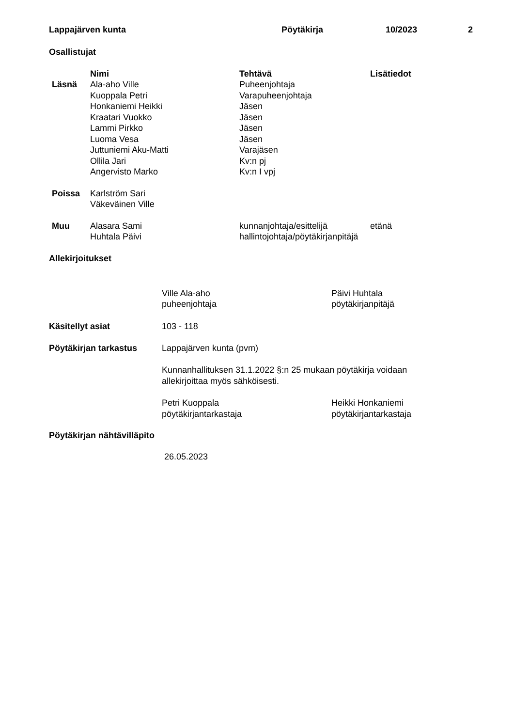| Lappajärven kunta | Pöytäkirja | 10/2023 | 2 |
Osallistujat
| | Nimi | Tehtävä | Lisätiedot |
| --- | --- | --- | --- |
| Läsnä | Ala-aho Ville | Puheenjohtaja | |
| | Kuoppala Petri | Varapuheenjohtaja | |
| | Honkaniemi Heikki | Jäsen | |
| | Kraatari Vuokko | Jäsen | |
| | Lammi Pirkko | Jäsen | |
| | Luoma Vesa | Jäsen | |
| | Juttuniemi Aku-Matti | Varajäsen | |
| | Ollila Jari | Kv:n pj | |
| | Angervisto Marko | Kv:n I vpj | |
| Poissa | Karlström Sari | | |
| | Väkeväinen Ville | | |
| Muu | Alasara Sami | kunnanjohtaja/esittelijä | etänä |
| | Huhtala Päivi | hallintojohtaja/pöytäkirjanpitäjä | |
Allekirjoitukset
| | Ville Ala-aho puheenjohtaja | Päivi Huhtala pöytäkirjanpitäjä |
| Käsitellyt asiat | 103 - 118 | |
| Pöytäkirjan tarkastus | Lappajärven kunta (pvm) Kunnanhallituksen 31.1.2022 §:n 25 mukaan pöytäkirja voidaan allekirjoittaa myös sähköisesti. | |
| | Petri Kuoppala pöytäkirjantarkastaja | Heikki Honkaniemi pöytäkirjantarkastaja |
Pöytäkirjan nähtävilläpito
26.05.2023